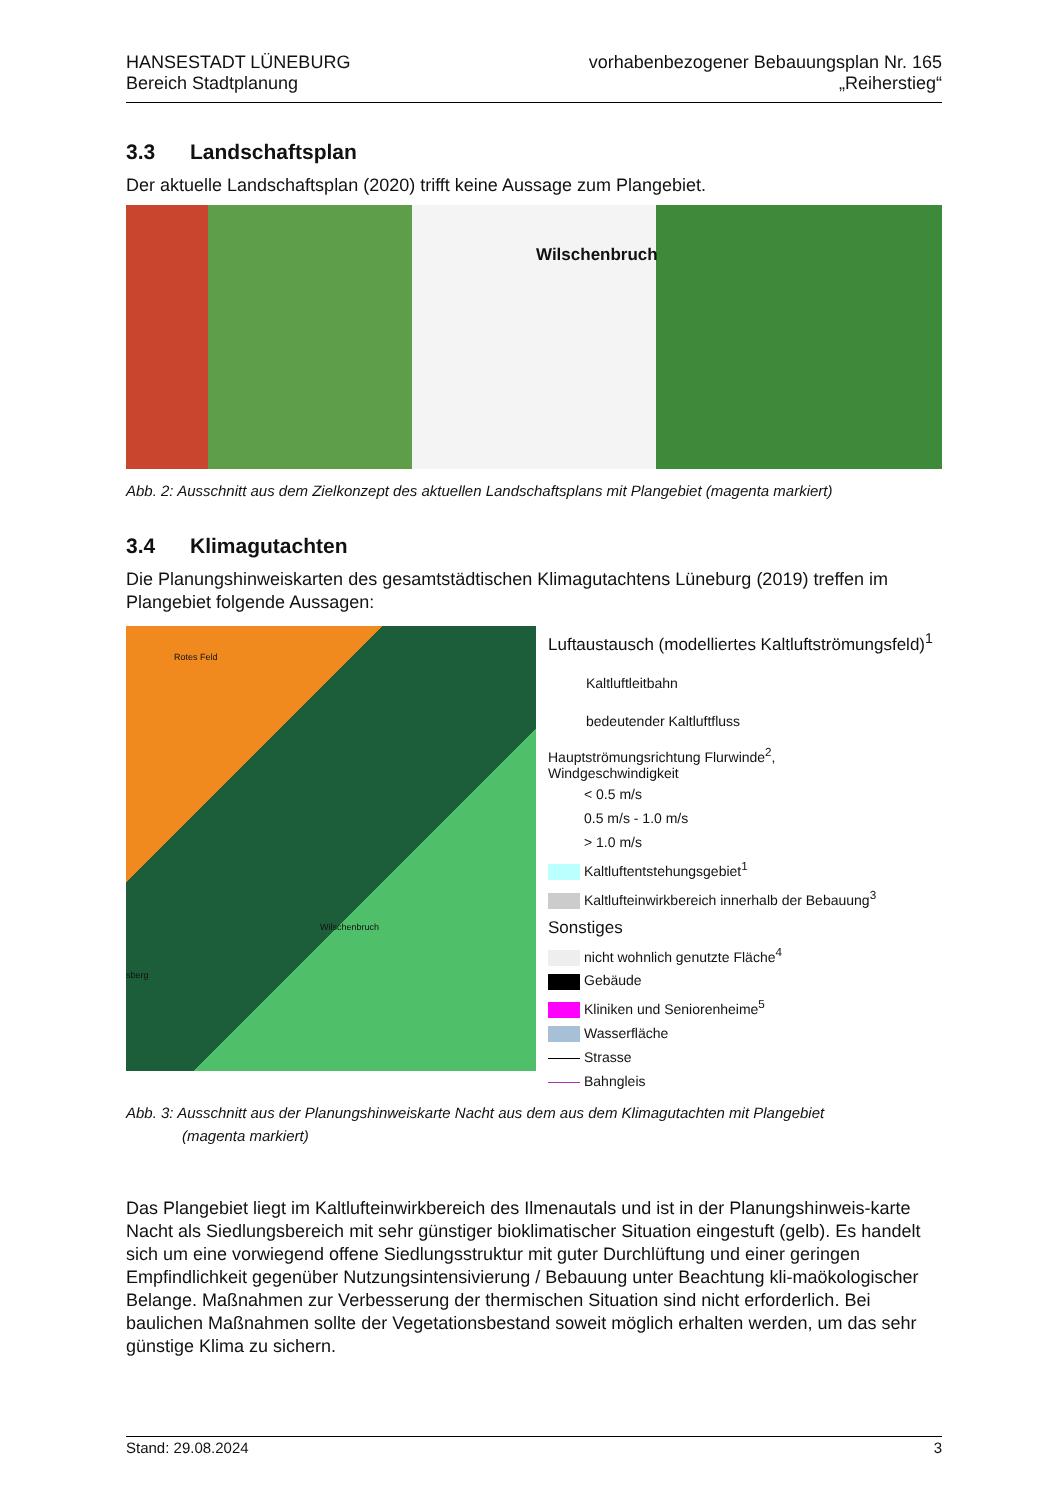HANSESTADT LÜNEBURG
Bereich Stadtplanung
vorhabenbezogener Bebauungsplan Nr. 165
„Reiherstieg“
3.3 Landschaftsplan
Der aktuelle Landschaftsplan (2020) trifft keine Aussage zum Plangebiet.
Wilschenbruch
Abb. 2: Ausschnitt aus dem Zielkonzept des aktuellen Landschaftsplans mit Plangebiet (magenta markiert)
3.4 Klimagutachten
Die Planungshinweiskarten des gesamtstädtischen Klimagutachtens Lüneburg (2019) treffen im Plangebiet folgende Aussagen:
Rotes Feld
Wilschenbruch
sberg
Luftaustausch (modelliertes Kaltluftströmungsfeld)<sup>1</sup>
Kaltluftleitbahn
bedeutender Kaltluftfluss
Hauptströmungsrichtung Flurwinde<sup>2</sup>,
Windgeschwindigkeit
< 0.5 m/s
0.5 m/s - 1.0 m/s
> 1.0 m/s
Kaltluftentstehungsgebiet<sup>1</sup>
Kaltlufteinwirkbereich innerhalb der Bebauung<sup>3</sup>
Sonstiges
nicht wohnlich genutzte Fläche<sup>4</sup>
Gebäude
Kliniken und Seniorenheime<sup>5</sup>
Wasserfläche
Strasse
Bahngleis
Abb. 3: Ausschnitt aus der Planungshinweiskarte Nacht aus dem aus dem Klimagutachten mit Plangebiet
(magenta markiert)
Das Plangebiet liegt im Kaltlufteinwirkbereich des Ilmenautals und ist in der Planungshinweis-karte Nacht als Siedlungsbereich mit sehr günstiger bioklimatischer Situation eingestuft (gelb). Es handelt sich um eine vorwiegend offene Siedlungsstruktur mit guter Durchlüftung und einer geringen Empfindlichkeit gegenüber Nutzungsintensivierung / Bebauung unter Beachtung kli-maökologischer Belange. Maßnahmen zur Verbesserung der thermischen Situation sind nicht erforderlich. Bei baulichen Maßnahmen sollte der Vegetationsbestand soweit möglich erhalten werden, um das sehr günstige Klima zu sichern.
Stand: 29.08.2024 3